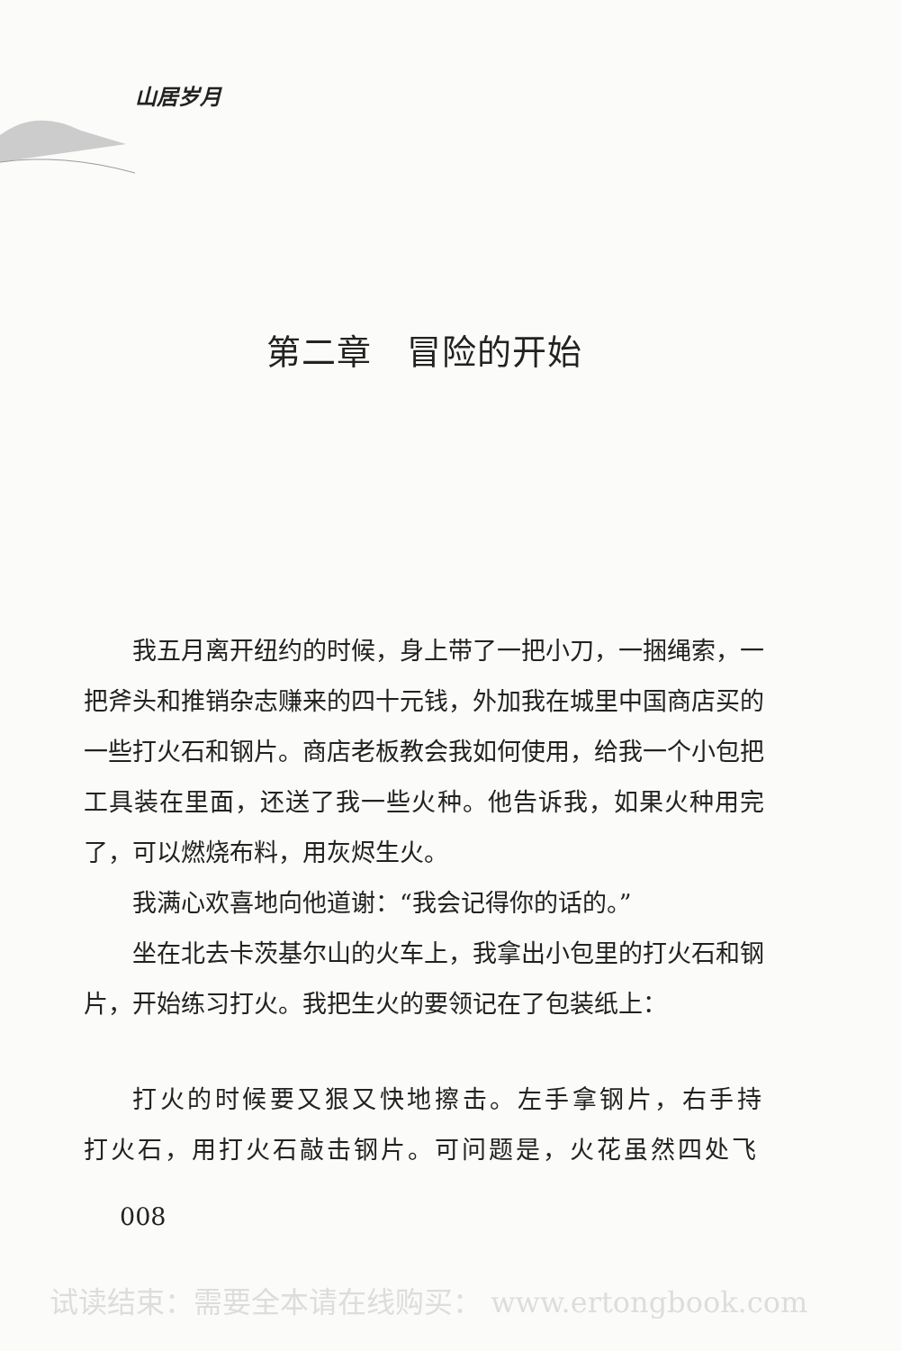山居岁月
第二章　冒险的开始
我五月离开纽约的时候，身上带了一把小刀，一捆绳索，一把斧头和推销杂志赚来的四十元钱，外加我在城里中国商店买的一些打火石和钢片。商店老板教会我如何使用，给我一个小包把工具装在里面，还送了我一些火种。他告诉我，如果火种用完了，可以燃烧布料，用灰烬生火。
我满心欢喜地向他道谢：“我会记得你的话的。”
坐在北去卡茨基尔山的火车上，我拿出小包里的打火石和钢片，开始练习打火。我把生火的要领记在了包装纸上：
打火的时候要又狠又快地擦击。左手拿钢片，右手持打火石，用打火石敲击钢片。可问题是，火花虽然四处飞
008
试读结束：需要全本请在线购买： www.ertongbook.com